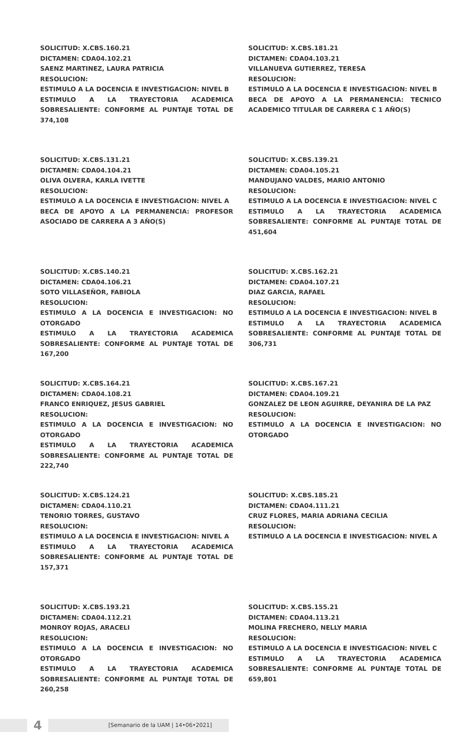SOLICITUD: X.CBS.160.21
DICTAMEN: CDA04.102.21
SAENZ MARTINEZ, LAURA PATRICIA
RESOLUCION:
ESTIMULO A LA DOCENCIA E INVESTIGACION: NIVEL B
ESTIMULO A LA TRAYECTORIA ACADEMICA SOBRESALIENTE: CONFORME AL PUNTAJE TOTAL DE 374,108
SOLICITUD: X.CBS.181.21
DICTAMEN: CDA04.103.21
VILLANUEVA GUTIERREZ, TERESA
RESOLUCION:
ESTIMULO A LA DOCENCIA E INVESTIGACION: NIVEL B
BECA DE APOYO A LA PERMANENCIA: TECNICO ACADEMICO TITULAR DE CARRERA C 1 AÑO(S)
SOLICITUD: X.CBS.131.21
DICTAMEN: CDA04.104.21
OLIVA OLVERA, KARLA IVETTE
RESOLUCION:
ESTIMULO A LA DOCENCIA E INVESTIGACION: NIVEL A
BECA DE APOYO A LA PERMANENCIA: PROFESOR ASOCIADO DE CARRERA A 3 AÑO(S)
SOLICITUD: X.CBS.139.21
DICTAMEN: CDA04.105.21
MANDUJANO VALDES, MARIO ANTONIO
RESOLUCION:
ESTIMULO A LA DOCENCIA E INVESTIGACION: NIVEL C
ESTIMULO A LA TRAYECTORIA ACADEMICA SOBRESALIENTE: CONFORME AL PUNTAJE TOTAL DE 451,604
SOLICITUD: X.CBS.140.21
DICTAMEN: CDA04.106.21
SOTO VILLASEÑOR, FABIOLA
RESOLUCION:
ESTIMULO A LA DOCENCIA E INVESTIGACION: NO OTORGADO
ESTIMULO A LA TRAYECTORIA ACADEMICA SOBRESALIENTE: CONFORME AL PUNTAJE TOTAL DE 167,200
SOLICITUD: X.CBS.162.21
DICTAMEN: CDA04.107.21
DIAZ GARCIA, RAFAEL
RESOLUCION:
ESTIMULO A LA DOCENCIA E INVESTIGACION: NIVEL B
ESTIMULO A LA TRAYECTORIA ACADEMICA SOBRESALIENTE: CONFORME AL PUNTAJE TOTAL DE 306,731
SOLICITUD: X.CBS.164.21
DICTAMEN: CDA04.108.21
FRANCO ENRIQUEZ, JESUS GABRIEL
RESOLUCION:
ESTIMULO A LA DOCENCIA E INVESTIGACION: NO OTORGADO
ESTIMULO A LA TRAYECTORIA ACADEMICA SOBRESALIENTE: CONFORME AL PUNTAJE TOTAL DE 222,740
SOLICITUD: X.CBS.167.21
DICTAMEN: CDA04.109.21
GONZALEZ DE LEON AGUIRRE, DEYANIRA DE LA PAZ
RESOLUCION:
ESTIMULO A LA DOCENCIA E INVESTIGACION: NO OTORGADO
SOLICITUD: X.CBS.124.21
DICTAMEN: CDA04.110.21
TENORIO TORRES, GUSTAVO
RESOLUCION:
ESTIMULO A LA DOCENCIA E INVESTIGACION: NIVEL A
ESTIMULO A LA TRAYECTORIA ACADEMICA SOBRESALIENTE: CONFORME AL PUNTAJE TOTAL DE 157,371
SOLICITUD: X.CBS.185.21
DICTAMEN: CDA04.111.21
CRUZ FLORES, MARIA ADRIANA CECILIA
RESOLUCION:
ESTIMULO A LA DOCENCIA E INVESTIGACION: NIVEL A
SOLICITUD: X.CBS.193.21
DICTAMEN: CDA04.112.21
MONROY ROJAS, ARACELI
RESOLUCION:
ESTIMULO A LA DOCENCIA E INVESTIGACION: NO OTORGADO
ESTIMULO A LA TRAYECTORIA ACADEMICA SOBRESALIENTE: CONFORME AL PUNTAJE TOTAL DE 260,258
SOLICITUD: X.CBS.155.21
DICTAMEN: CDA04.113.21
MOLINA FRECHERO, NELLY MARIA
RESOLUCION:
ESTIMULO A LA DOCENCIA E INVESTIGACION: NIVEL C
ESTIMULO A LA TRAYECTORIA ACADEMICA SOBRESALIENTE: CONFORME AL PUNTAJE TOTAL DE 659,801
4
[Semanario de la UAM | 14•06•2021]